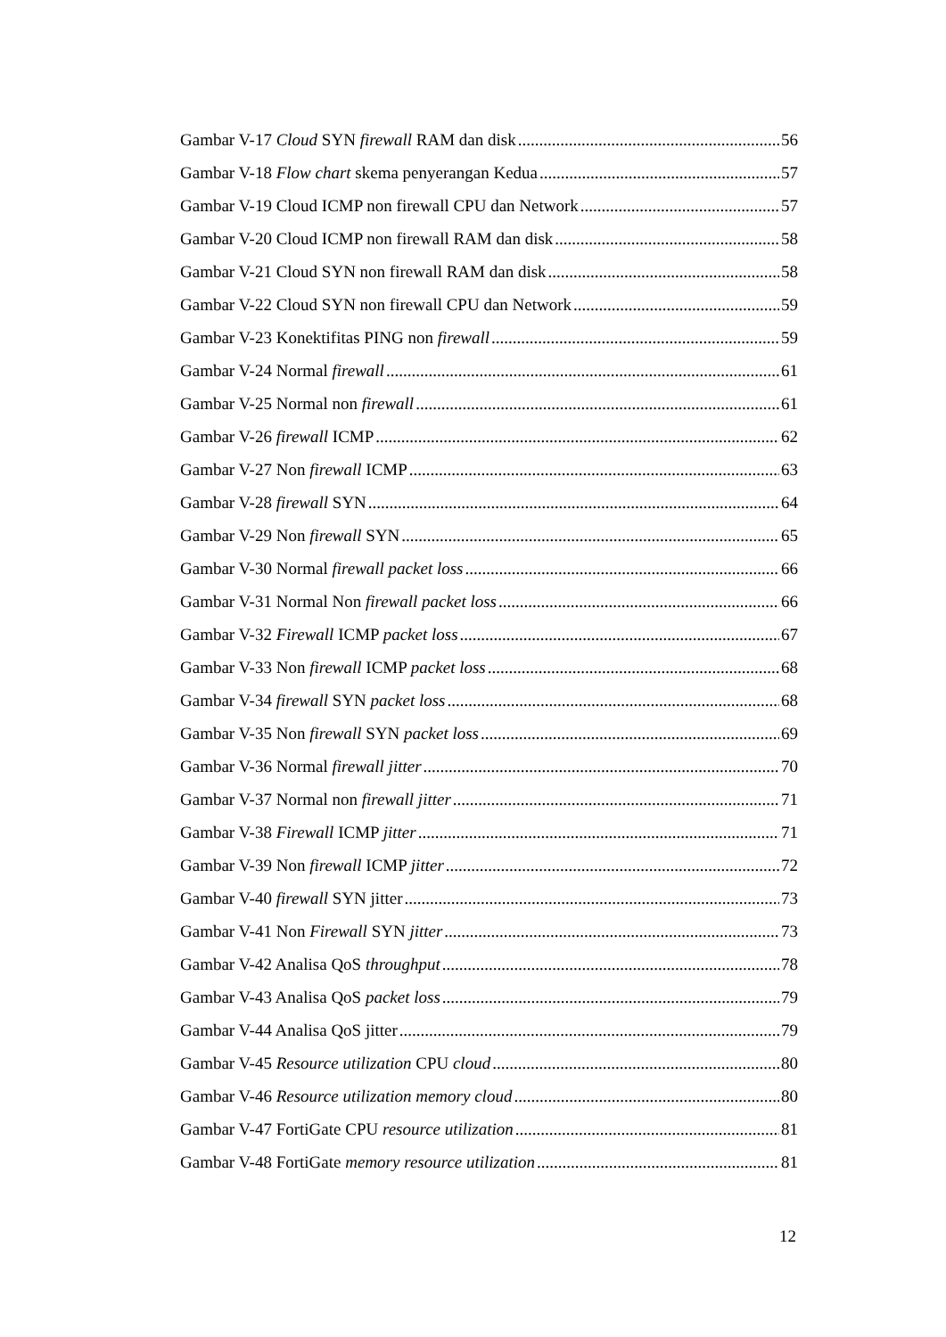Gambar V-17 Cloud SYN firewall RAM dan disk 56
Gambar V-18 Flow chart skema penyerangan Kedua 57
Gambar V-19 Cloud ICMP non firewall CPU dan Network 57
Gambar V-20 Cloud ICMP non firewall RAM dan disk 58
Gambar V-21 Cloud SYN non firewall RAM dan disk 58
Gambar V-22 Cloud SYN non firewall CPU dan Network 59
Gambar V-23 Konektifitas PING non firewall 59
Gambar V-24 Normal firewall 61
Gambar V-25 Normal non firewall 61
Gambar V-26 firewall ICMP 62
Gambar V-27 Non firewall ICMP 63
Gambar V-28 firewall SYN 64
Gambar V-29 Non firewall SYN 65
Gambar V-30 Normal firewall packet loss 66
Gambar V-31 Normal Non firewall packet loss 66
Gambar V-32 Firewall ICMP packet loss 67
Gambar V-33 Non firewall ICMP packet loss 68
Gambar V-34 firewall SYN packet loss 68
Gambar V-35 Non firewall SYN packet loss 69
Gambar V-36 Normal firewall jitter 70
Gambar V-37 Normal non firewall jitter 71
Gambar V-38 Firewall ICMP jitter 71
Gambar V-39 Non firewall ICMP jitter 72
Gambar V-40 firewall SYN jitter 73
Gambar V-41 Non Firewall SYN jitter 73
Gambar V-42 Analisa QoS throughput 78
Gambar V-43 Analisa QoS packet loss 79
Gambar V-44 Analisa QoS jitter 79
Gambar V-45 Resource utilization CPU cloud 80
Gambar V-46 Resource utilization memory cloud 80
Gambar V-47 FortiGate CPU resource utilization 81
Gambar V-48 FortiGate memory resource utilization 81
12